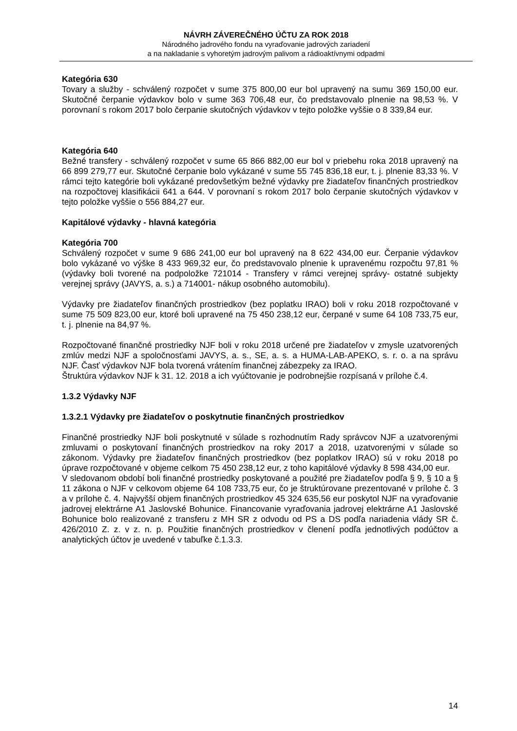NÁVRH ZÁVEREČNÉHO ÚČTU ZA ROK 2018
Národného jadrového fondu na vyraďovanie jadrových zariadení
a na nakladanie s vyhoretým jadrovým palivom a rádioaktívnymi odpadmi
Kategória 630
Tovary a služby - schválený rozpočet v sume 375 800,00 eur bol upravený na sumu 369 150,00 eur. Skutočné čerpanie výdavkov bolo v sume 363 706,48 eur, čo predstavovalo plnenie na 98,53 %. V porovnaní s rokom 2017 bolo čerpanie skutočných výdavkov v tejto položke vyššie o 8 339,84 eur.
Kategória 640
Bežné transfery - schválený rozpočet v sume 65 866 882,00 eur bol v priebehu roka 2018 upravený na 66 899 279,77 eur. Skutočné čerpanie bolo vykázané v sume 55 745 836,18 eur, t. j. plnenie 83,33 %. V rámci tejto kategórie boli vykázané predovšetkým bežné výdavky pre žiadateľov finančných prostriedkov na rozpočtovej klasifikácii 641 a 644. V porovnaní s rokom 2017 bolo čerpanie skutočných výdavkov v tejto položke vyššie o 556 884,27 eur.
Kapitálové výdavky - hlavná kategória
Kategória 700
Schválený rozpočet v sume 9 686 241,00 eur bol upravený na 8 622 434,00 eur. Čerpanie výdavkov bolo vykázané vo výške 8 433 969,32 eur, čo predstavovalo plnenie k upravenému rozpočtu 97,81 % (výdavky boli tvorené na podpoložke 721014 - Transfery v rámci verejnej správy- ostatné subjekty verejnej správy (JAVYS, a. s.) a 714001- nákup osobného automobilu).
Výdavky pre žiadateľov finančných prostriedkov (bez poplatku IRAO) boli v roku 2018 rozpočtované v sume 75 509 823,00 eur, ktoré boli upravené na 75 450 238,12 eur, čerpané v sume 64 108 733,75 eur, t. j. plnenie na 84,97 %.
Rozpočtované finančné prostriedky NJF boli v roku 2018 určené pre žiadateľov v zmysle uzatvorených zmlúv medzi NJF a spoločnosťami JAVYS, a. s., SE, a. s. a HUMA-LAB-APEKO, s. r. o. a na správu NJF. Časť výdavkov NJF bola tvorená vrátením finančnej zábezpeky za IRAO.
Štruktúra výdavkov NJF k 31. 12. 2018 a ich vyúčtovanie je podrobnejšie rozpísaná v prílohe č.4.
1.3.2 Výdavky NJF
1.3.2.1 Výdavky pre žiadateľov o poskytnutie finančných prostriedkov
Finančné prostriedky NJF boli poskytnuté v súlade s rozhodnutím Rady správcov NJF a uzatvorenými zmluvami o poskytovaní finančných prostriedkov na roky 2017 a 2018, uzatvorenými v súlade so zákonom. Výdavky pre žiadateľov finančných prostriedkov (bez poplatkov IRAO) sú v roku 2018 po úprave rozpočtované v objeme celkom 75 450 238,12 eur, z toho kapitálové výdavky 8 598 434,00 eur.
V sledovanom období boli finančné prostriedky poskytované a použité pre žiadateľov podľa § 9, § 10 a § 11 zákona o NJF v celkovom objeme 64 108 733,75 eur, čo je štruktúrovane prezentované v prílohe č. 3 a v prílohe č. 4. Najvyšší objem finančných prostriedkov 45 324 635,56 eur poskytol NJF na vyraďovanie jadrovej elektrárne A1 Jaslovské Bohunice. Financovanie vyraďovania jadrovej elektrárne A1 Jaslovské Bohunice bolo realizované z transferu z MH SR z odvodu od PS a DS podľa nariadenia vlády SR č. 426/2010 Z. z. v z. n. p. Použitie finančných prostriedkov v členení podľa jednotlivých podúčtov a analytických účtov je uvedené v tabuľke č.1.3.3.
14